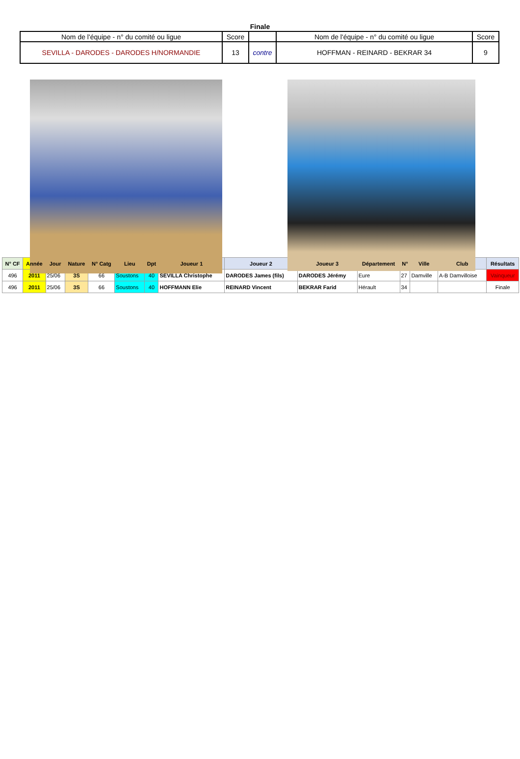Finale
| Nom de l'équipe - n° du comité ou ligue | Score | | Nom de l'équipe - n° du comité ou ligue | Score |
| SEVILLA - DARODES - DARODES H/NORMANDIE | 13 | contre | HOFFMAN - REINARD - BEKRAR 34 | 9 |
| N° CF | Année | Jour | Nature | N° Catg | Lieu | Dpt | Joueur 1 | Joueur 2 | Joueur 3 | Département | N° | Ville | Club | Résultats |
| --- | --- | --- | --- | --- | --- | --- | --- | --- | --- | --- | --- | --- | --- | --- |
| 496 | 2011 | 25/06 | 3S | 66 | Soustons | 40 | SEVILLA Christophe | DARODES James (fils) | DARODES Jérémy | Eure | 27 | Damville | A-B Damvilloise | Vainqueur |
| 496 | 2011 | 25/06 | 3S | 66 | Soustons | 40 | HOFFMANN Elie | REINARD Vincent | BEKRAR Farid | Hérault | 34 | | | Finale |